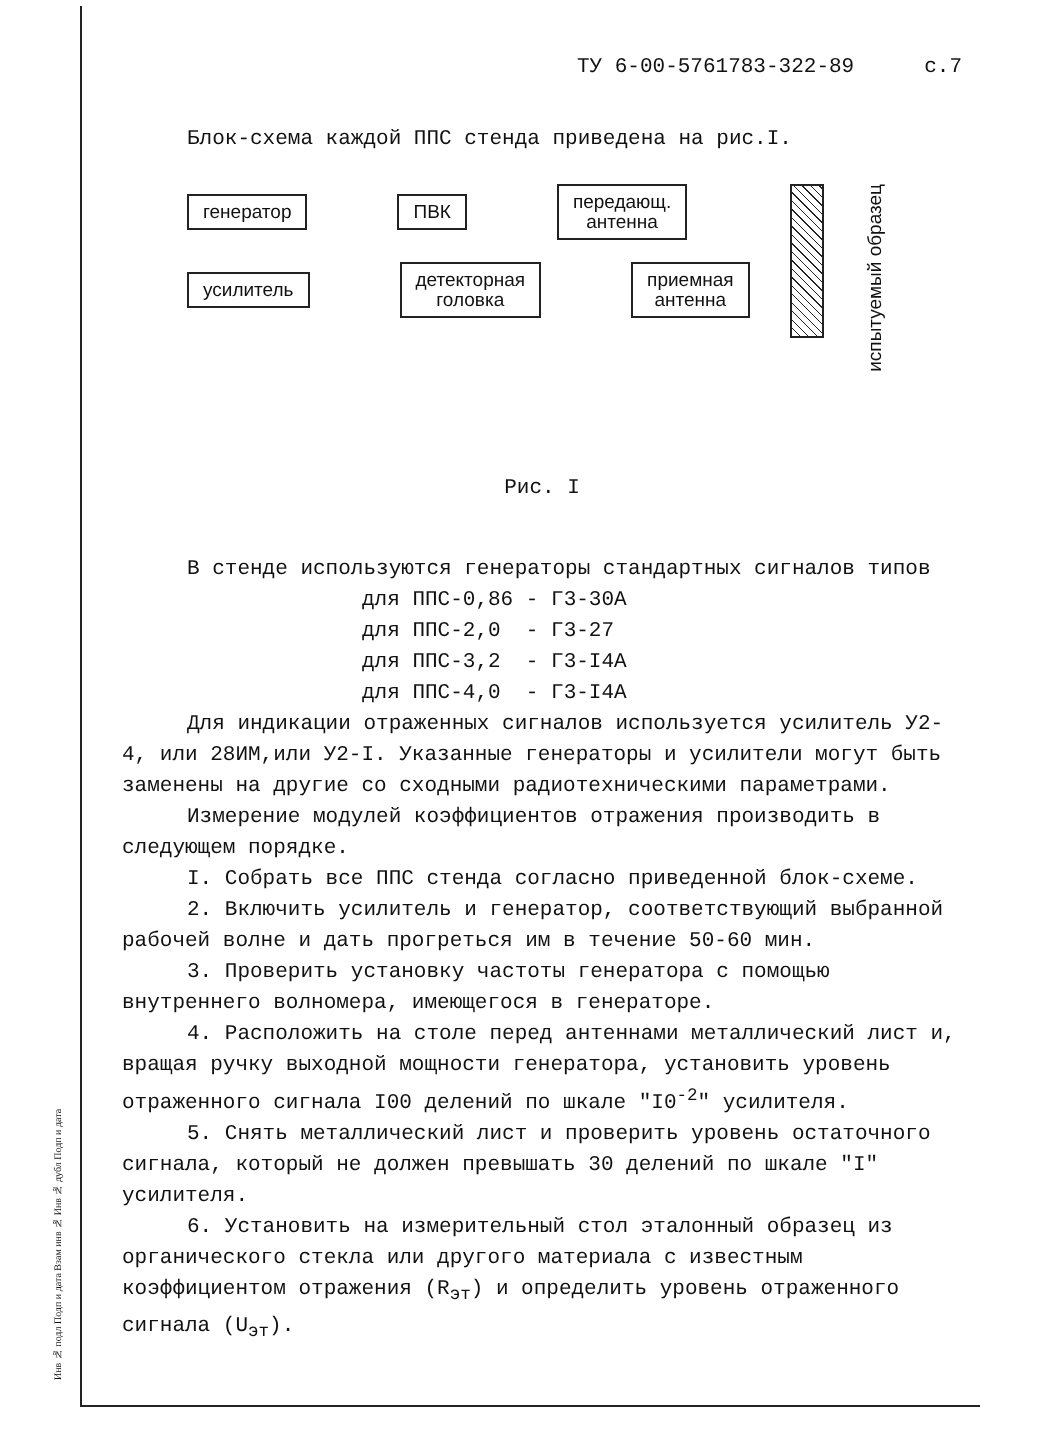Инв № подл Подп и дата Взам инв № Инв № дубл Подп и дата
ТУ 6-00-5761783-322-89 с.7
Блок-схема каждой ППС стенда приведена на рис.I.
генератор ПВК
передающ.
антенна
усилитель
детекторная
головка
приемная
антенна
испытуемый образец
Рис. I
В стенде используются генераторы стандартных сигналов типов
для ППС-0,86 - Г3-30А
для ППС-2,0 - Г3-27
для ППС-3,2 - Г3-I4А
для ППС-4,0 - Г3-I4А
Для индикации отраженных сигналов используется усилитель У2-4, или 28ИМ,или У2-I. Указанные генераторы и усилители могут быть заменены на другие со сходными радиотехническими параметрами.
Измерение модулей коэффициентов отражения производить в следующем порядке.
I. Собрать все ППС стенда согласно приведенной блок-схеме.
2. Включить усилитель и генератор, соответствующий выбранной рабочей волне и дать прогреться им в течение 50-60 мин.
3. Проверить установку частоты генератора с помощью внутреннего волномера, имеющегося в генераторе.
4. Расположить на столе перед антеннами металлический лист и, вращая ручку выходной мощности генератора, установить уровень отраженного сигнала I00 делений по шкале "I0<sup>-2</sup>" усилителя.
5. Снять металлический лист и проверить уровень остаточного сигнала, который не должен превышать 30 делений по шкале "I" усилителя.
6. Установить на измерительный стол эталонный образец из органического стекла или другого материала с известным коэффициентом отражения (R<sub>эт</sub>) и определить уровень отраженного сигнала (U<sub>эт</sub>).